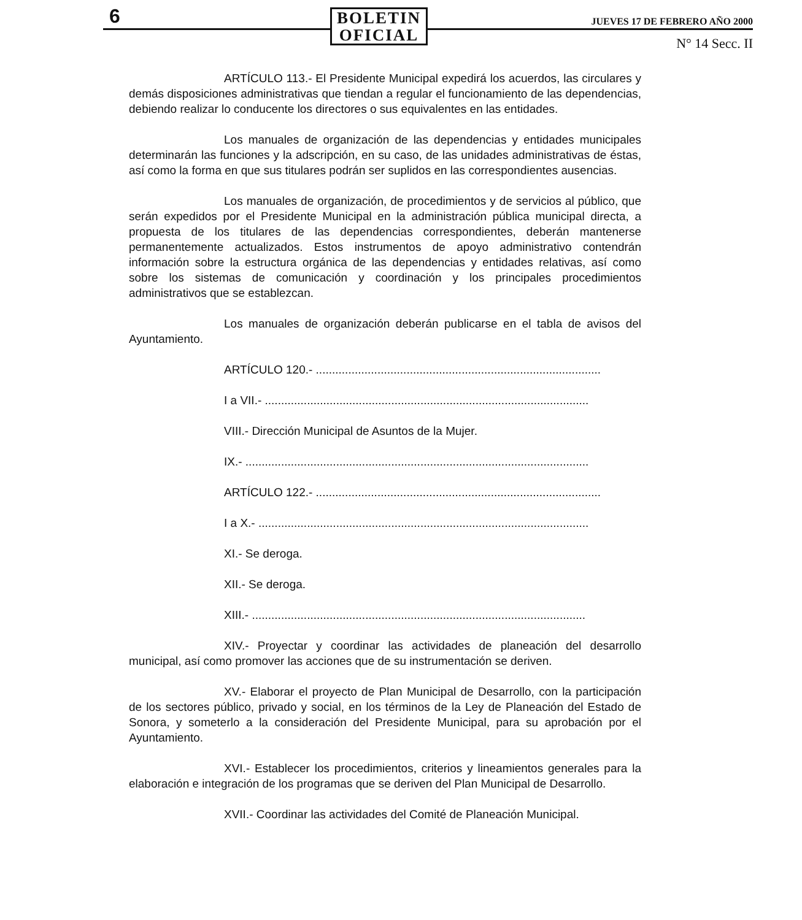6
BOLETIN
OFICIAL
JUEVES 17 DE FEBRERO AÑO 2000
N° 14 Secc. II
ARTÍCULO 113.- El Presidente Municipal expedirá los acuerdos, las circulares y demás disposiciones administrativas que tiendan a regular el funcionamiento de las dependencias, debiendo realizar lo conducente los directores o sus equivalentes en las entidades.
Los manuales de organización de las dependencias y entidades municipales determinarán las funciones y la adscripción, en su caso, de las unidades administrativas de éstas, así como la forma en que sus titulares podrán ser suplidos en las correspondientes ausencias.
Los manuales de organización, de procedimientos y de servicios al público, que serán expedidos por el Presidente Municipal en la administración pública municipal directa, a propuesta de los titulares de las dependencias correspondientes, deberán mantenerse permanentemente actualizados. Estos instrumentos de apoyo administrativo contendrán información sobre la estructura orgánica de las dependencias y entidades relativas, así como sobre los sistemas de comunicación y coordinación y los principales procedimientos administrativos que se establezcan.
Los manuales de organización deberán publicarse en el tabla de avisos del Ayuntamiento.
ARTÍCULO 120.- ........................................................................................
I a VII.- ....................................................................................................
VIII.- Dirección Municipal de Asuntos de la Mujer.
IX.- ..........................................................................................................
ARTÍCULO 122.- ........................................................................................
I a X.- ......................................................................................................
XI.- Se deroga.
XII.- Se deroga.
XIII.- .......................................................................................................
XIV.- Proyectar y coordinar las actividades de planeación del desarrollo municipal, así como promover las acciones que de su instrumentación se deriven.
XV.- Elaborar el proyecto de Plan Municipal de Desarrollo, con la participación de los sectores público, privado y social, en los términos de la Ley de Planeación del Estado de Sonora, y someterlo a la consideración del Presidente Municipal, para su aprobación por el Ayuntamiento.
XVI.- Establecer los procedimientos, criterios y lineamientos generales para la elaboración e integración de los programas que se deriven del Plan Municipal de Desarrollo.
XVII.- Coordinar las actividades del Comité de Planeación Municipal.